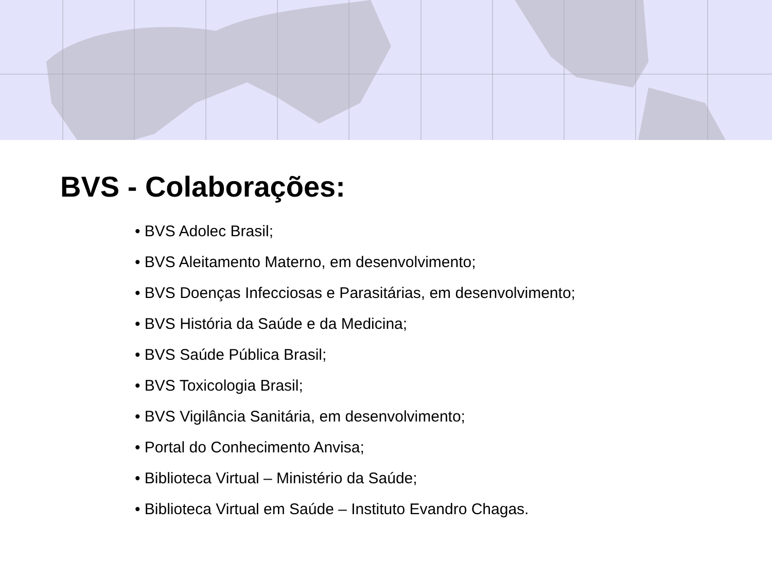BVS - Colaborações:
• BVS Adolec Brasil;
• BVS Aleitamento Materno, em desenvolvimento;
• BVS Doenças Infecciosas e Parasitárias, em desenvolvimento;
• BVS História da Saúde e da Medicina;
• BVS Saúde Pública Brasil;
• BVS Toxicologia Brasil;
• BVS Vigilância Sanitária, em desenvolvimento;
• Portal do Conhecimento Anvisa;
• Biblioteca Virtual – Ministério da Saúde;
• Biblioteca Virtual em Saúde – Instituto Evandro Chagas.